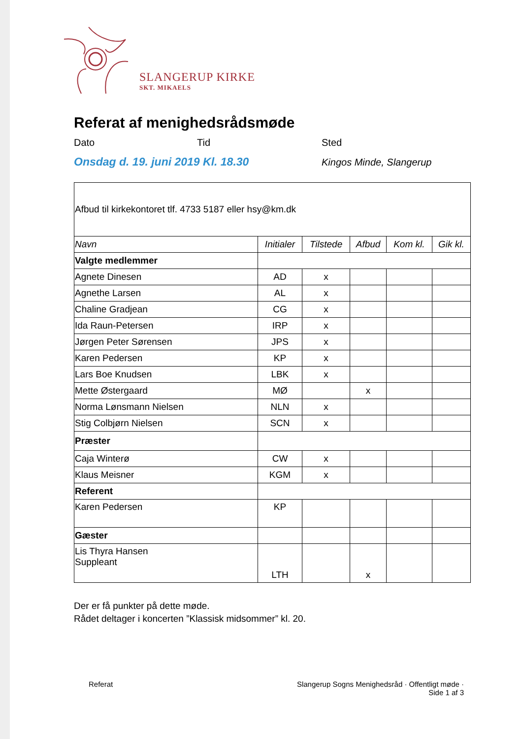SLANGERUP KIRKE
SKT. MIKAELS
Referat af menighedsrådsmøde
Dato Tid Sted
Onsdag d. 19. juni 2019 Kl. 18.30
Kingos Minde, Slangerup
| Afbud til kirkekontoret tlf. 4733 5187 eller hsy@km.dk | | | | | |
| Navn | Initialer | Tilstede | Afbud | Kom kl. | Gik kl. |
| Valgte medlemmer | | | | | |
| Agnete Dinesen | AD | x | | | |
| Agnethe Larsen | AL | x | | | |
| Chaline Gradjean | CG | x | | | |
| Ida Raun-Petersen | IRP | x | | | |
| Jørgen Peter Sørensen | JPS | x | | | |
| Karen Pedersen | KP | x | | | |
| Lars Boe Knudsen | LBK | x | | | |
| Mette Østergaard | MØ | | x | | |
| Norma Lønsmann Nielsen | NLN | x | | | |
| Stig Colbjørn Nielsen | SCN | x | | | |
| Præster | | | | | |
| Caja Winterø | CW | x | | | |
| Klaus Meisner | KGM | x | | | |
| Referent | | | | | |
| Karen Pedersen | KP | | | | |
| Gæster | | | | | |
| Lis Thyra Hansen Suppleant | LTH | | x | | |
Der er få punkter på dette møde.
Rådet deltager i koncerten ”Klassisk midsommer” kl. 20.
Referat
Slangerup Sogns Menighedsråd · Offentligt møde ·
Side 1 af 3